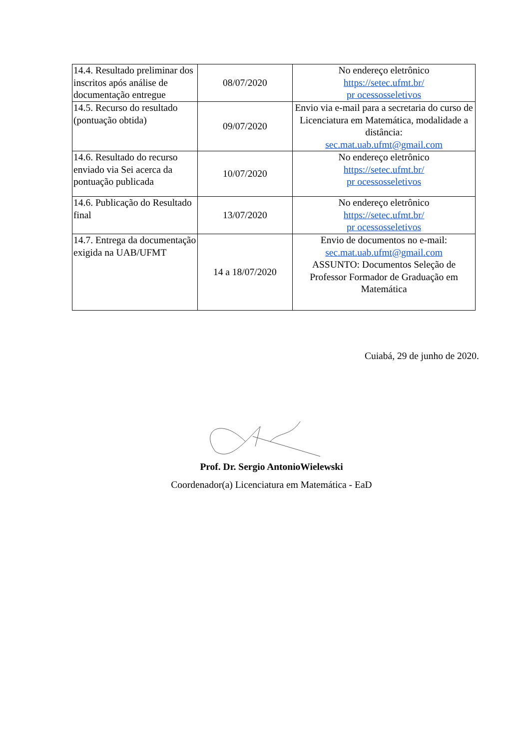| 14.4. Resultado preliminar dos inscritos após análise de documentação entregue | 08/07/2020 | No endereço eletrônico https://setec.ufmt.br/ pr ocessosseletivos |
| 14.5. Recurso do resultado (pontuação obtida) | 09/07/2020 | Envio via e-mail para a secretaria do curso de Licenciatura em Matemática, modalidade a distância: sec.mat.uab.ufmt@gmail.com |
| 14.6. Resultado do recurso enviado via Sei acerca da pontuação publicada | 10/07/2020 | No endereço eletrônico https://setec.ufmt.br/ pr ocessosseletivos |
| 14.6. Publicação do Resultado final | 13/07/2020 | No endereço eletrônico https://setec.ufmt.br/ pr ocessosseletivos |
| 14.7. Entrega da documentação exigida na UAB/UFMT | 14 a 18/07/2020 | Envio de documentos no e-mail: sec.mat.uab.ufmt@gmail.com ASSUNTO: Documentos Seleção de Professor Formador de Graduação em Matemática |
Cuiabá, 29 de junho de 2020.
Prof. Dr. Sergio AntonioWielewski
Coordenador(a) Licenciatura em Matemática - EaD